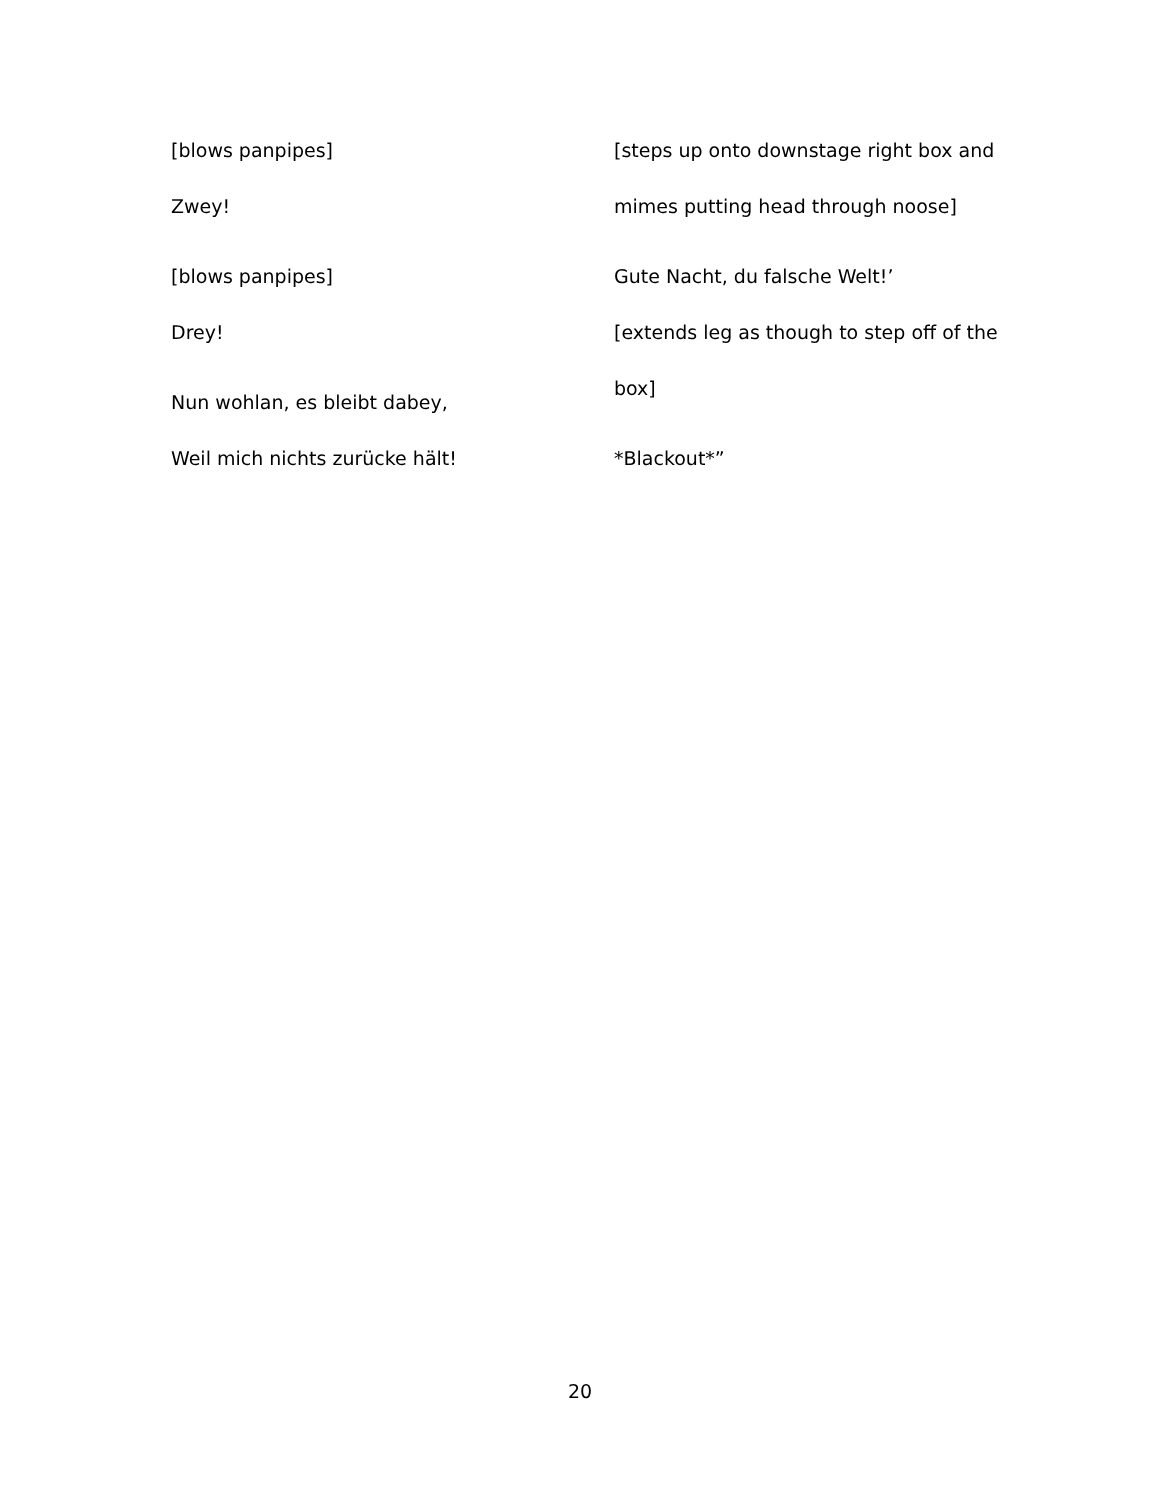[blows panpipes]
Zwey!
[blows panpipes]
Drey!
Nun wohlan, es bleibt dabey,
Weil mich nichts zurücke hält!
[steps up onto downstage right box and
mimes putting head through noose]
Gute Nacht, du falsche Welt!’
[extends leg as though to step off of the
box]
*Blackout*”
20